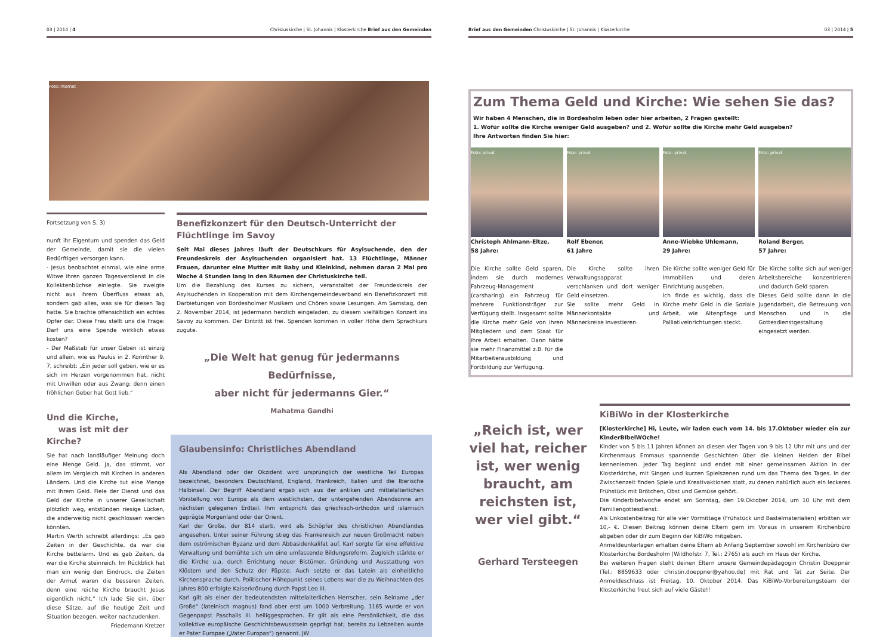03 | 2014 | 4 Christuskirche | St. Johannis | Klosterkirche Brief aus den Gemeinden
Foto:Internet
Fortsetzung von S. 3)
nunft ihr Eigentum und spenden das Geld der Gemeinde, damit sie die vielen Bedürftigen versorgen kann.
- Jesus beobachtet einmal, wie eine arme Witwe ihren ganzen Tagesverdienst in die Kollektenbüchse einlegte. Sie zweigte nicht aus ihrem Überfluss etwas ab, sondern gab alles, was sie für diesen Tag hatte. Sie brachte offensichtlich ein echtes Opfer dar. Diese Frau stellt uns die Frage: Darf uns eine Spende wirklich etwas kosten?
- Der Maßstab für unser Geben ist einzig und allein, wie es Paulus in 2. Korinther 9, 7, schreibt: „Ein jeder soll geben, wie er es sich im Herzen vorgenommen hat, nicht mit Unwillen oder aus Zwang; denn einen fröhlichen Geber hat Gott lieb.“
Und die Kirche,
was ist mit der Kirche?
Sie hat nach landläufiger Meinung doch eine Menge Geld. Ja, das stimmt, vor allem im Vergleich mit Kirchen in anderen Ländern. Und die Kirche tut eine Menge mit ihrem Geld. Fiele der Dienst und das Geld der Kirche in unserer Gesellschaft plötzlich weg, entstünden riesige Lücken, die anderweitig nicht geschlossen werden könnten.
Martin Werth schreibt allerdings: „Es gab Zeiten in der Geschichte, da war die Kirche bettelarm. Und es gab Zeiten, da war die Kirche steinreich. Im Rückblick hat man ein wenig den Eindruck, die Zeiten der Armut waren die besseren Zeiten, denn eine reiche Kirche braucht Jesus eigentlich nicht.“ Ich lade Sie ein, über diese Sätze, auf die heutige Zeit und Situation bezogen, weiter nachzudenken.
Friedemann Kretzer
Benefizkonzert für den Deutsch-Unterricht der Flüchtlinge im Savoy
Seit Mai dieses Jahres läuft der Deutschkurs für Asylsuchende, den der Freundeskreis der Asylsuchenden organisiert hat. 13 Flüchtlinge, Männer Frauen, darunter eine Mutter mit Baby und Kleinkind, nehmen daran 2 Mal pro Woche 4 Stunden lang in den Räumen der Christuskirche teil.
Um die Bezahlung des Kurses zu sichern, veranstaltet der Freundeskreis der Asylsuchenden in Kooperation mit dem Kirchengemeindeverband ein Benefizkonzert mit Darbietungen von Bordesholmer Musikern und Chören sowie Lesungen. Am Samstag, den 2. November 2014, ist jedermann herzlich eingeladen, zu diesem vielfältigen Konzert ins Savoy zu kommen. Der Eintritt ist frei. Spenden kommen in voller Höhe dem Sprachkurs zugute.
„Die Welt hat genug für jedermanns Bedürfnisse,
aber nicht für jedermanns Gier.“
Mahatma Gandhi
Glaubensinfo: Christliches Abendland
Als Abendland oder der Okzident wird ursprünglich der westliche Teil Europas bezeichnet, besonders Deutschland, England, Frankreich, Italien und die Iberische Halbinsel. Der Begriff Abendland ergab sich aus der antiken und mittelalterlichen Vorstellung von Europa als dem westlichsten, der untergehenden Abendsonne am nächsten gelegenen Erdteil. Ihm entspricht das griechisch-orthodox und islamisch geprägte Morgenland oder der Orient.
Karl der Große, der 814 starb, wird als Schöpfer des christlichen Abendlandes angesehen. Unter seiner Führung stieg das Frankenreich zur neuen Großmacht neben dem oströmischen Byzanz und dem Abbasidenkalifat auf. Karl sorgte für eine effektive Verwaltung und bemühte sich um eine umfassende Bildungsreform. Zugleich stärkte er die Kirche u.a. durch Errichtung neuer Bistümer, Gründung und Ausstattung von Klöstern und den Schutz der Päpste. Auch setzte er das Latein als einheitliche Kirchensprache durch. Politischer Höhepunkt seines Lebens war die zu Weihnachten des Jahres 800 erfolgte Kaiserkrönung durch Papst Leo III.
Karl gilt als einer der bedeutendsten mittelalterlichen Herrscher, sein Beiname „der Große“ (lateinisch magnus) fand aber erst um 1000 Verbreitung. 1165 wurde er von Gegenpapst Paschalis III. heiliggesprochen. Er gilt als eine Persönlichkeit, die das kollektive europäische Geschichtsbewusstsein geprägt hat; bereits zu Lebzeiten wurde er Pater Europae („Vater Europas“) genannt. JW
Brief aus den Gemeinden Christuskirche | St. Johannis | Klosterkirche 03 | 2014 | 5
Zum Thema Geld und Kirche: Wie sehen Sie das?
Wir haben 4 Menschen, die in Bordesholm leben oder hier arbeiten, 2 Fragen gestellt:
1. Wofür sollte die Kirche weniger Geld ausgeben? und 2. Wofür sollte die Kirche mehr Geld ausgeben?
Ihre Antworten finden Sie hier:
Foto: privat
Christoph Ahlmann-Eltze,
58 Jahre:
Die Kirche sollte Geld sparen, indem sie durch modernes Fahrzeug-Management (carsharing) ein Fahrzeug für mehrere Funktionsträger zur Verfügung stellt. Insgesamt sollte die Kirche mehr Geld von ihren Mitgliedern und dem Staat für ihre Arbeit erhalten. Dann hätte sie mehr Finanzmittel z.B. für die Mitarbeiterausbildung und Fortbildung zur Verfügung.
Foto: privat
Rolf Ebener,
61 Jahre
Die Kirche sollte ihren Verwaltungsapparat verschlanken und dort weniger Geld einsetzen.
Sie sollte mehr Geld in Männerkontakte und Männerkreise investieren.
Foto: privat
Anne-Wiebke Uhlemann,
29 Jahre:
Die Kirche sollte weniger Geld für Immobilien und deren Einrichtung ausgeben.
Ich finde es wichtig, dass die Kirche mehr Geld in die Soziale Arbeit, wie Altenpflege und Palliativeinrichtungen steckt.
Foto: privat
Roland Berger,
57 Jahre:
Die Kirche sollte sich auf weniger Arbeitsbereiche konzentrieren und dadurch Geld sparen.
Dieses Geld sollte dann in die Jugendarbeit, die Betreuung von Menschen und in die Gottesdienstgestaltung eingesetzt werden.
„Reich ist, wer viel hat, reicher ist, wer wenig braucht, am reichsten ist, wer viel gibt.“
Gerhard Tersteegen
KiBiWo in der Klosterkirche
[Klosterkirche] Hi, Leute, wir laden euch vom 14. bis 17.Oktober wieder ein zur KInderBIbelWOche!
Kinder von 5 bis 11 Jahren können an diesen vier Tagen von 9 bis 12 Uhr mit uns und der Kirchenmaus Emmaus spannende Geschichten über die kleinen Helden der Bibel kennenlernen. Jeder Tag beginnt und endet mit einer gemeinsamen Aktion in der Klosterkirche, mit Singen und kurzen Spielszenen rund um das Thema des Tages. In der Zwischenzeit finden Spiele und Kreativaktionen statt, zu denen natürlich auch ein leckeres Frühstück mit Brötchen, Obst und Gemüse gehört.
Die Kinderbibelwoche endet am Sonntag, den 19.Oktober 2014, um 10 Uhr mit dem Familiengottesdienst.
Als Unkostenbeitrag für alle vier Vormittage (Frühstück und Bastelmaterialien) erbitten wir 10,- €. Diesen Beitrag können deine Eltern gern im Voraus in unserem Kirchenbüro abgeben oder dir zum Beginn der KiBiWo mitgeben.
Anmeldeunterlagen erhalten deine Eltern ab Anfang September sowohl im Kirchenbüro der Klosterkirche Bordesholm (Wildhofstr. 7, Tel.: 2765) als auch im Haus der Kirche.
Bei weiteren Fragen steht deinen Eltern unsere Gemeindepädagogin Christin Doeppner (Tel.: 8859633 oder christin.doeppner@yahoo.de) mit Rat und Tat zur Seite. Der Anmeldeschluss ist Freitag, 10. Oktober 2014. Das KiBiWo-Vorbereitungsteam der Klosterkirche freut sich auf viele Gäste!!